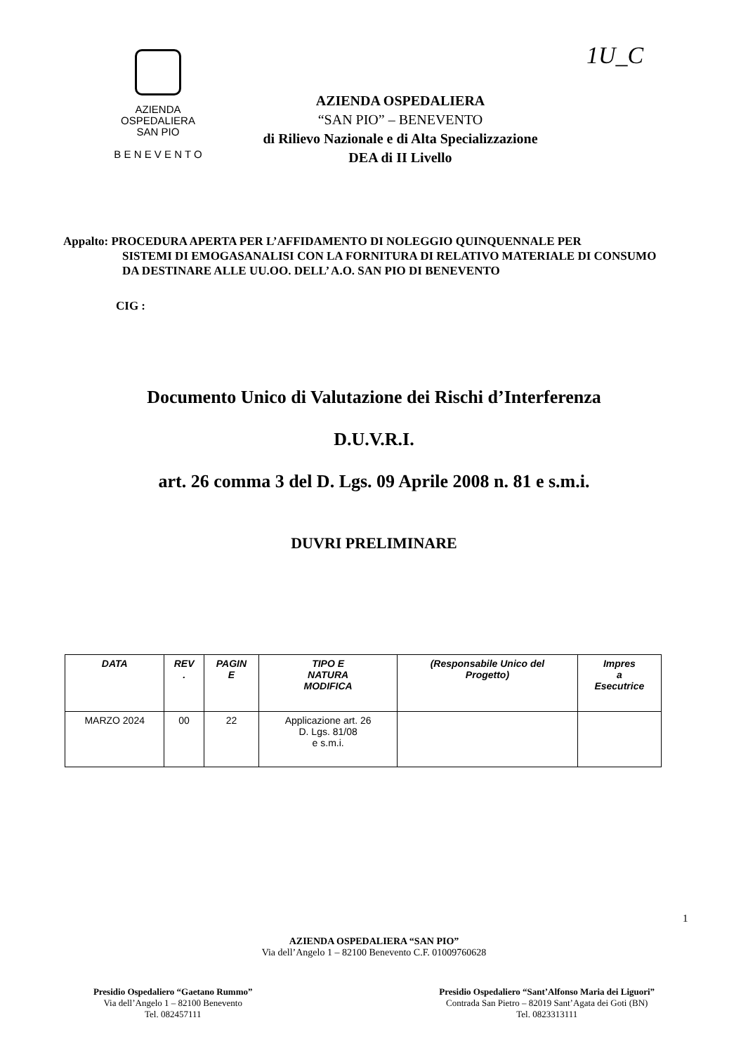1U_C
AZIENDA
OSPEDALIERA
SAN PIO
B E N E V E N T O
AZIENDA OSPEDALIERA
“SAN PIO” – BENEVENTO
di Rilievo Nazionale e di Alta Specializzazione
DEA di II Livello
Appalto: PROCEDURA APERTA PER L’AFFIDAMENTO DI NOLEGGIO QUINQUENNALE PER
SISTEMI DI EMOGASANALISI CON LA FORNITURA DI RELATIVO MATERIALE DI CONSUMO DA DESTINARE ALLE UU.OO. DELL’ A.O. SAN PIO DI BENEVENTO
CIG :
Documento Unico di Valutazione dei Rischi d’Interferenza
D.U.V.R.I.
art. 26 comma 3 del D. Lgs. 09 Aprile 2008 n. 81 e s.m.i.
DUVRI PRELIMINARE
| DATA | REV . | PAGIN E | TIPO E NATURA MODIFICA | (Responsabile Unico del Progetto) | Impres a Esecutrice |
| --- | --- | --- | --- | --- | --- |
| MARZO 2024 | 00 | 22 | Applicazione art. 26 D. Lgs. 81/08 e s.m.i. | | |
AZIENDA OSPEDALIERA “SAN PIO”
Via dell’Angelo 1 – 82100 Benevento C.F. 01009760628
1
Presidio Ospedaliero “Gaetano Rummo”
Via dell’Angelo 1 – 82100 Benevento
Tel. 082457111
Presidio Ospedaliero “Sant’Alfonso Maria dei Liguori”
Contrada San Pietro – 82019 Sant’Agata dei Goti (BN)
Tel. 0823313111